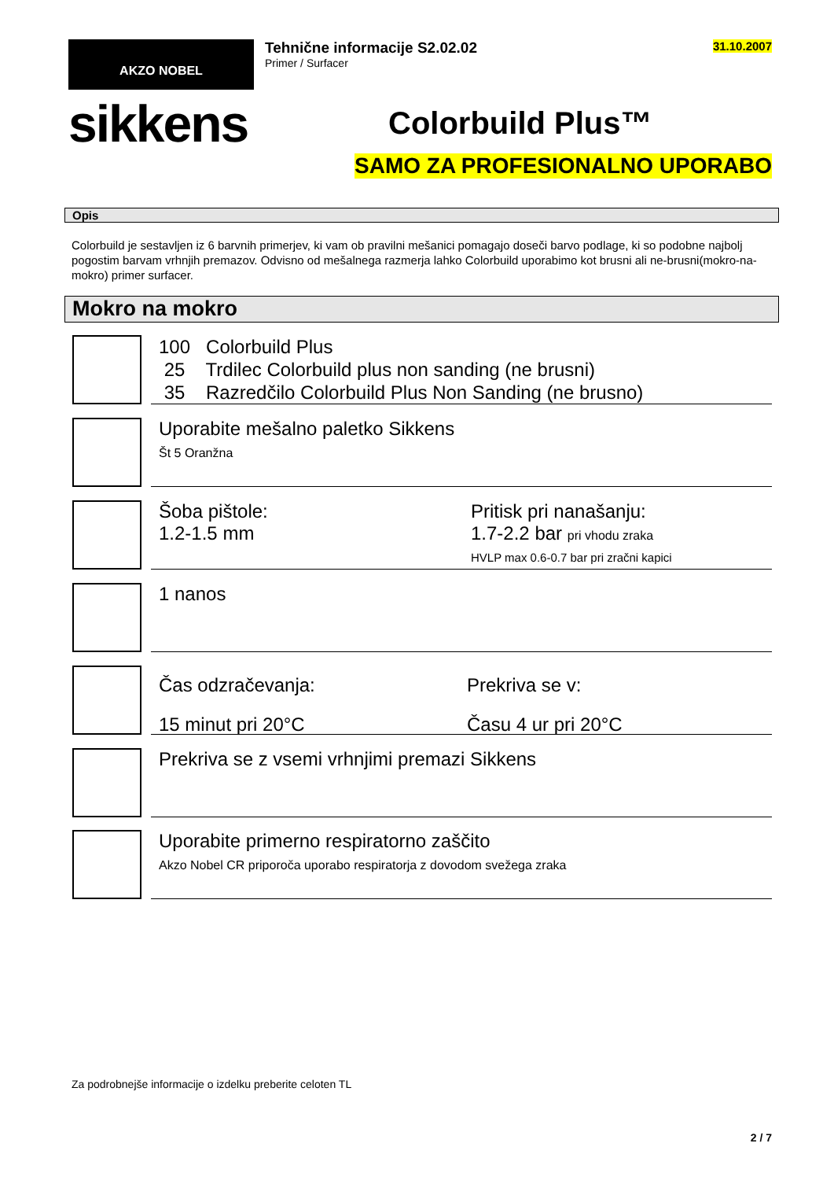AKZO NOBEL
sikkens
Tehnične informacije S2.02.02
Primer / Surfacer
31.10.2007
Colorbuild Plus™
SAMO ZA PROFESIONALNO UPORABO
Opis
Colorbuild je sestavljen iz 6 barvnih primerjev, ki vam ob pravilni mešanici pomagajo doseči barvo podlage, ki so podobne najbolj pogostim barvam vrhnjih premazov. Odvisno od mešalnega razmerja lahko Colorbuild uporabimo kot brusni ali ne-brusni(mokro-na-mokro) primer surfacer.
Mokro na mokro
100 Colorbuild Plus
25 Trdilec Colorbuild plus non sanding (ne brusni)
35 Razredčilo Colorbuild Plus Non Sanding (ne brusno)
Uporabite mešalno paletko Sikkens
Št 5 Oranžna
Šoba pištole:
1.2-1.5 mm
Pritisk pri nanašanju:
1.7-2.2 bar pri vhodu zraka
HVLP max 0.6-0.7 bar pri zračni kapici
1 nanos
Čas odzračevanja:
15 minut pri 20°C
Prekriva se v:
Času 4 ur pri 20°C
Prekriva se z vsemi vrhnjimi premazi Sikkens
Uporabite primerno respiratorno zaščito
Akzo Nobel CR priporoča uporabo respiratorja z dovodom svežega zraka
Za podrobnejše informacije o izdelku preberite celoten TL
2 / 7